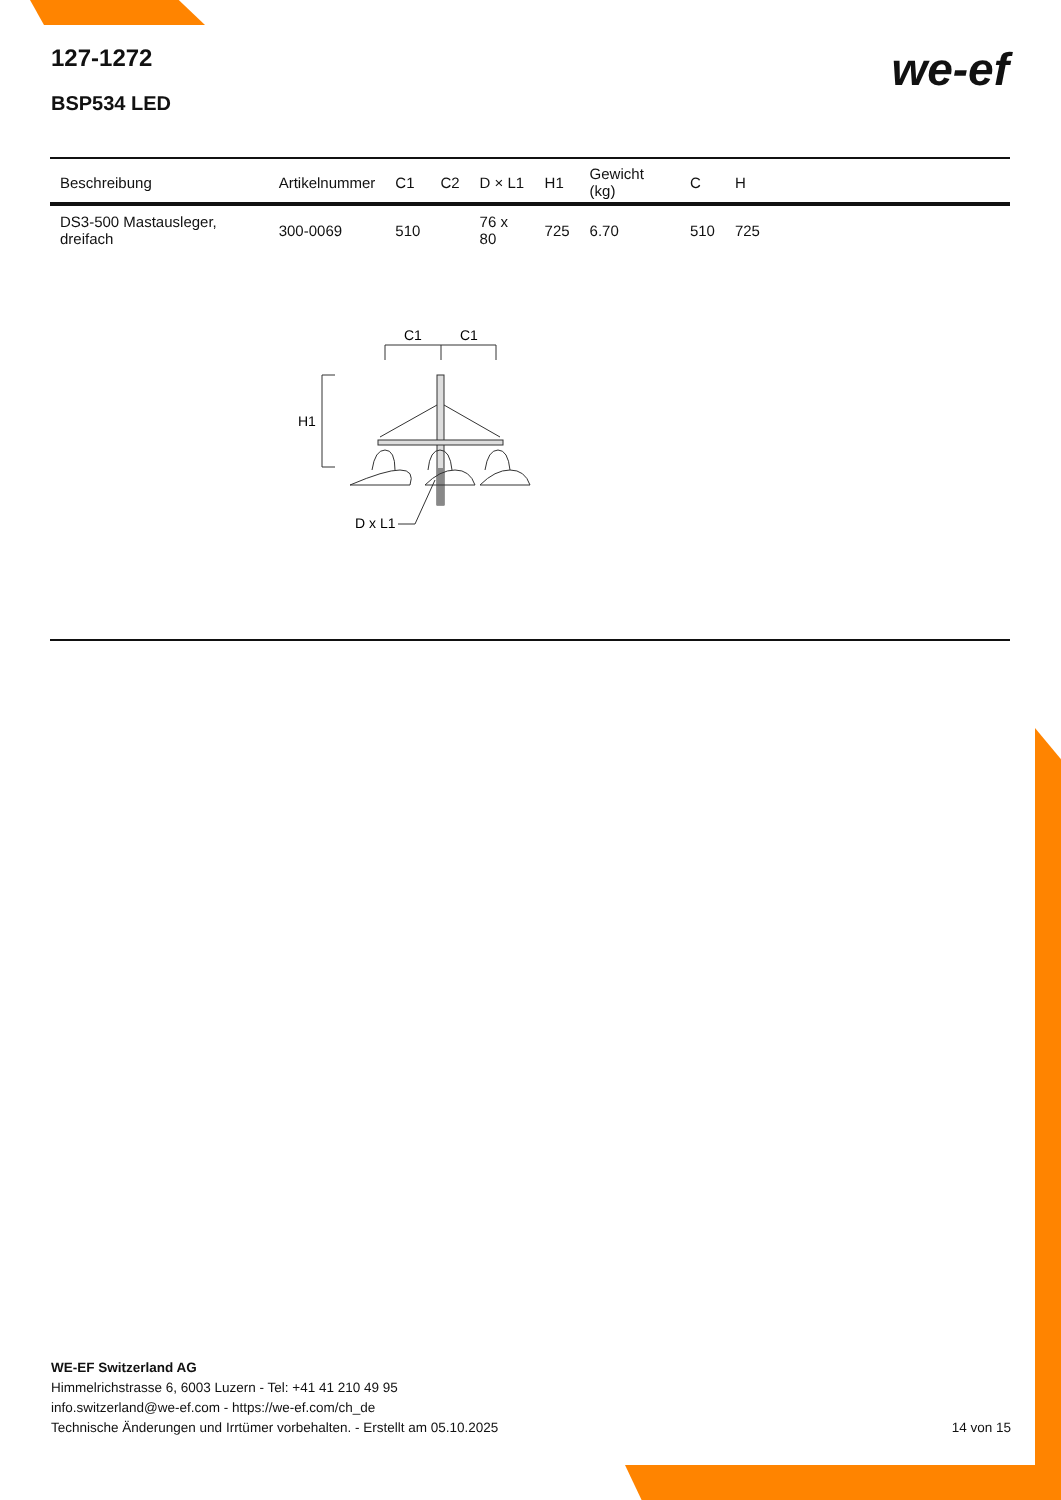127-1272
BSP534 LED
we-ef
| Beschreibung | Artikelnummer | C1 | C2 | D × L1 | H1 | Gewicht (kg) | C | H | |
| --- | --- | --- | --- | --- | --- | --- | --- | --- | --- |
| DS3-500 Mastausleger, dreifach | 300-0069 | 510 | | 76 x 80 | 725 | 6.70 | 510 | 725 | |
C1
C1
H1
D x L1
WE-EF Switzerland AG
Himmelrichstrasse 6, 6003 Luzern - Tel: +41 41 210 49 95
info.switzerland@we-ef.com - https://we-ef.com/ch_de
Technische Änderungen und Irrtümer vorbehalten. - Erstellt am 05.10.2025
14 von 15